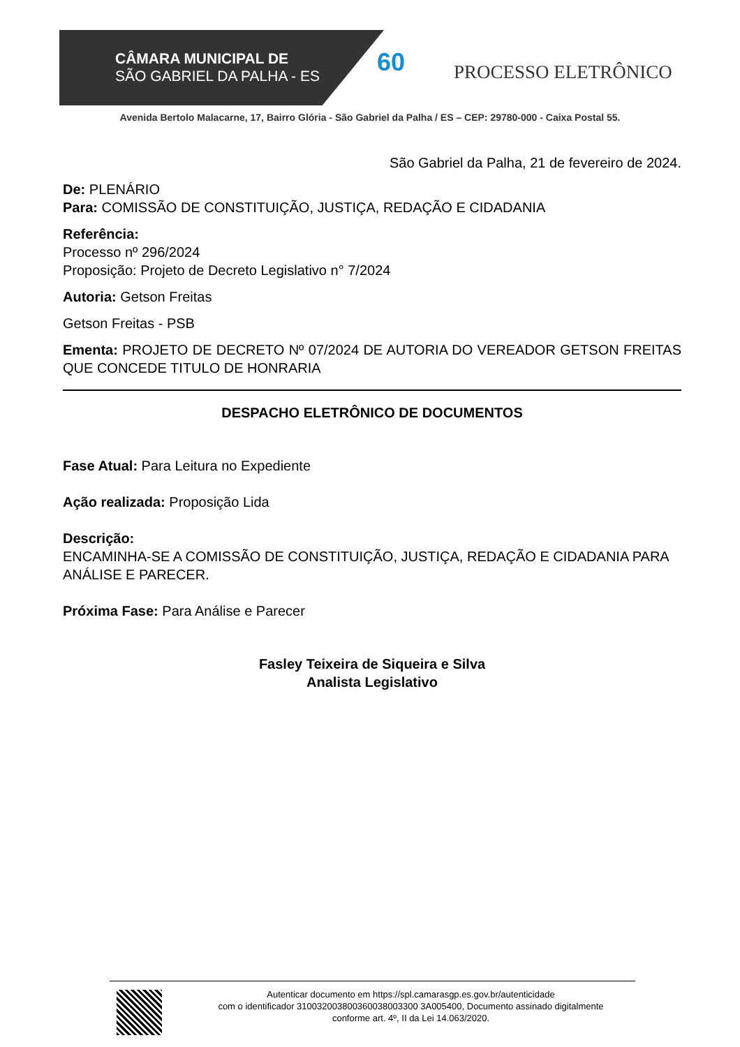CÂMARA MUNICIPAL DE
SÃO GABRIEL DA PALHA - ES
60 PROCESSO ELETRÔNICO
Avenida Bertolo Malacarne, 17, Bairro Glória - São Gabriel da Palha / ES – CEP: 29780-000 - Caixa Postal 55.
São Gabriel da Palha, 21 de fevereiro de 2024.
De: PLENÁRIO
Para: COMISSÃO DE CONSTITUIÇÃO, JUSTIÇA, REDAÇÃO E CIDADANIA
Referência:
Processo nº 296/2024
Proposição: Projeto de Decreto Legislativo n° 7/2024
Autoria: Getson Freitas
Getson Freitas - PSB
Ementa: PROJETO DE DECRETO Nº 07/2024 DE AUTORIA DO VEREADOR GETSON FREITAS QUE CONCEDE TITULO DE HONRARIA
DESPACHO ELETRÔNICO DE DOCUMENTOS
Fase Atual: Para Leitura no Expediente
Ação realizada: Proposição Lida
Descrição:
ENCAMINHA-SE A COMISSÃO DE CONSTITUIÇÃO, JUSTIÇA, REDAÇÃO E CIDADANIA PARA ANÁLISE E PARECER.
Próxima Fase: Para Análise e Parecer
Fasley Teixeira de Siqueira e Silva
Analista Legislativo
Autenticar documento em https://spl.camarasgp.es.gov.br/autenticidade
com o identificador 310032003800360038003300 3A005400, Documento assinado digitalmente
conforme art. 4º, II da Lei 14.063/2020.